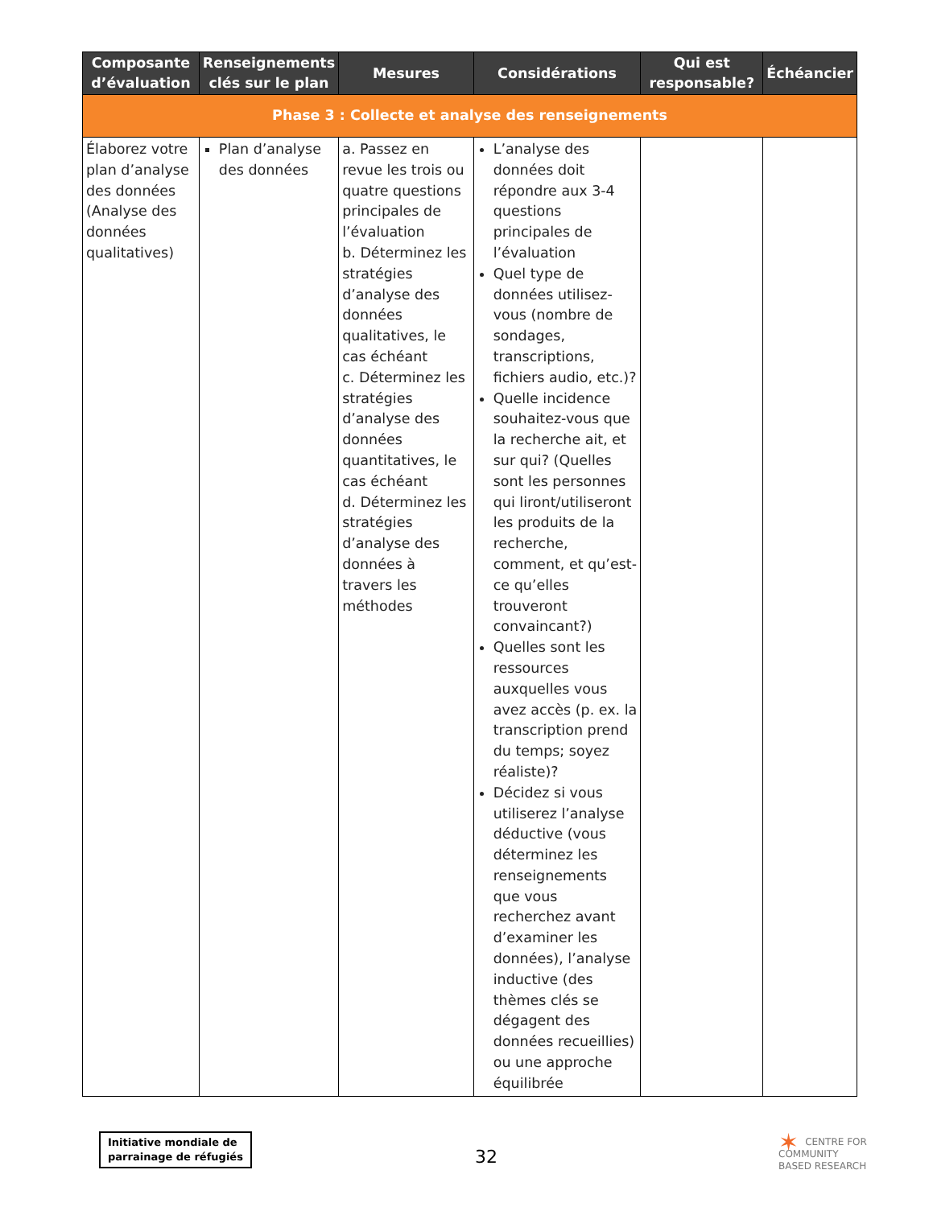| Composante d’évaluation | Renseignements clés sur le plan | Mesures | Considérations | Qui est responsable? | Échéancier |
| --- | --- | --- | --- | --- | --- |
| Phase 3 : Collecte et analyse des renseignements | | | | | |
| Élaborez votre plan d’analyse des données (Analyse des données qualitatives) | Plan d’analyse des données | a. Passez en revue les trois ou quatre questions principales de l’évaluation b. Déterminez les stratégies d’analyse des données qualitatives, le cas échéant c. Déterminez les stratégies d’analyse des données quantitatives, le cas échéant d. Déterminez les stratégies d’analyse des données à travers les méthodes | L’analyse des données doit répondre aux 3-4 questions principales de l’évaluation Quel type de données utilisez-vous (nombre de sondages, transcriptions, fichiers audio, etc.)? Quelle incidence souhaitez-vous que la recherche ait, et sur qui? (Quelles sont les personnes qui liront/utiliseront les produits de la recherche, comment, et qu’est-ce qu’elles trouveront convaincant?) Quelles sont les ressources auxquelles vous avez accès (p. ex. la transcription prend du temps; soyez réaliste)? Décidez si vous utiliserez l’analyse déductive (vous déterminez les renseignements que vous recherchez avant d’examiner les données), l’analyse inductive (des thèmes clés se dégagent des données recueillies) ou une approche équilibrée | | |
Initiative mondiale de
parrainage de réfugiés
32
✶ CENTRE FOR
COMMUNITY
BASED RESEARCH